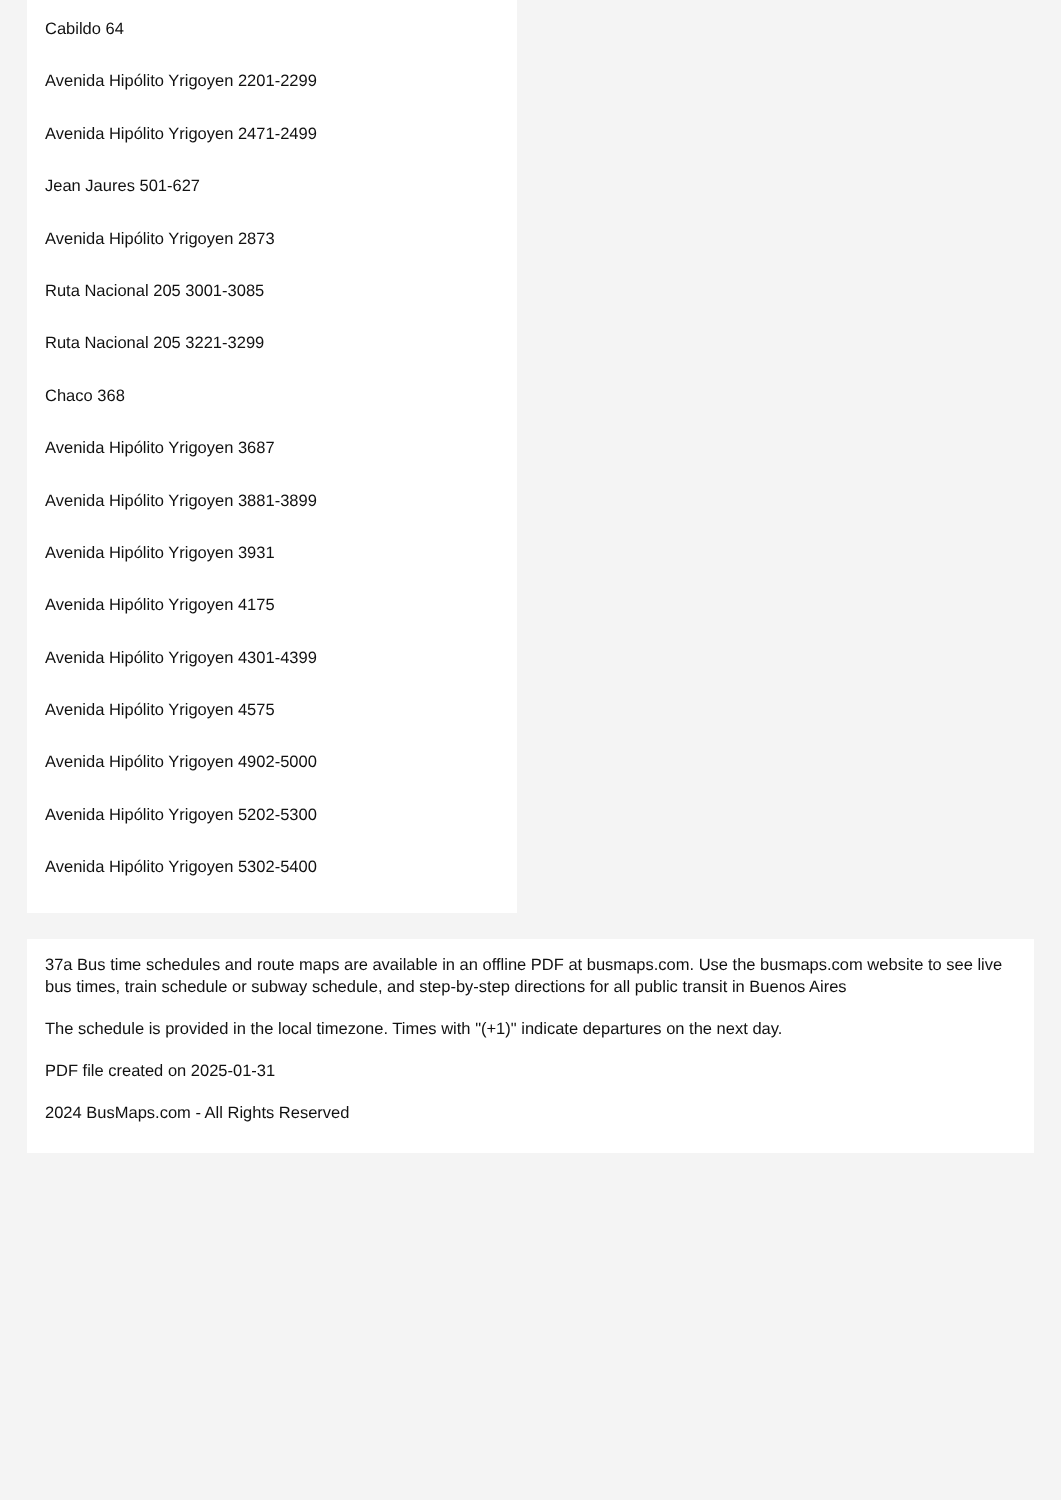Cabildo 64
Avenida Hipólito Yrigoyen 2201-2299
Avenida Hipólito Yrigoyen 2471-2499
Jean Jaures 501-627
Avenida Hipólito Yrigoyen 2873
Ruta Nacional 205 3001-3085
Ruta Nacional 205 3221-3299
Chaco 368
Avenida Hipólito Yrigoyen 3687
Avenida Hipólito Yrigoyen 3881-3899
Avenida Hipólito Yrigoyen 3931
Avenida Hipólito Yrigoyen 4175
Avenida Hipólito Yrigoyen 4301-4399
Avenida Hipólito Yrigoyen 4575
Avenida Hipólito Yrigoyen 4902-5000
Avenida Hipólito Yrigoyen 5202-5300
Avenida Hipólito Yrigoyen 5302-5400
37a Bus time schedules and route maps are available in an offline PDF at busmaps.com. Use the busmaps.com website to see live bus times, train schedule or subway schedule, and step-by-step directions for all public transit in Buenos Aires
The schedule is provided in the local timezone. Times with "(+1)" indicate departures on the next day.
PDF file created on 2025-01-31
2024 BusMaps.com - All Rights Reserved